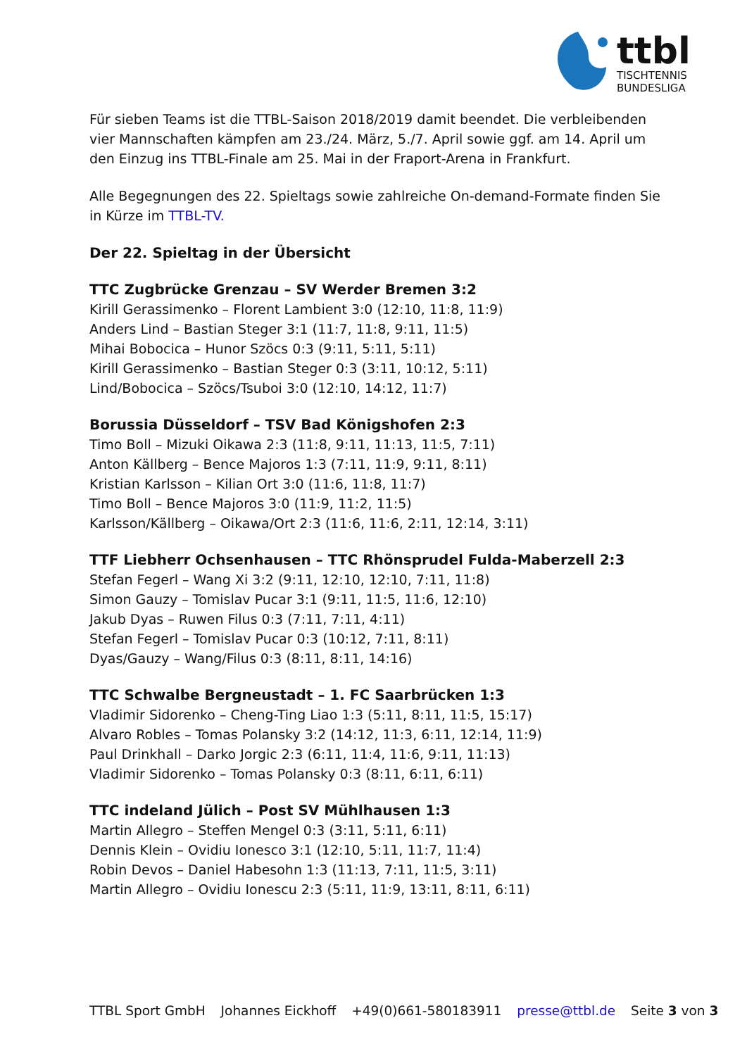ttbl
TISCHTENNIS
BUNDESLIGA
Für sieben Teams ist die TTBL-Saison 2018/2019 damit beendet. Die verbleibenden vier Mannschaften kämpfen am 23./24. März, 5./7. April sowie ggf. am 14. April um den Einzug ins TTBL-Finale am 25. Mai in der Fraport-Arena in Frankfurt.
Alle Begegnungen des 22. Spieltags sowie zahlreiche On-demand-Formate finden Sie in Kürze im TTBL-TV.
Der 22. Spieltag in der Übersicht
TTC Zugbrücke Grenzau – SV Werder Bremen 3:2
Kirill Gerassimenko – Florent Lambient 3:0 (12:10, 11:8, 11:9)
Anders Lind – Bastian Steger 3:1 (11:7, 11:8, 9:11, 11:5)
Mihai Bobocica – Hunor Szöcs 0:3 (9:11, 5:11, 5:11)
Kirill Gerassimenko – Bastian Steger 0:3 (3:11, 10:12, 5:11)
Lind/Bobocica – Szöcs/Tsuboi 3:0 (12:10, 14:12, 11:7)
Borussia Düsseldorf – TSV Bad Königshofen 2:3
Timo Boll – Mizuki Oikawa 2:3 (11:8, 9:11, 11:13, 11:5, 7:11)
Anton Källberg – Bence Majoros 1:3 (7:11, 11:9, 9:11, 8:11)
Kristian Karlsson – Kilian Ort 3:0 (11:6, 11:8, 11:7)
Timo Boll – Bence Majoros 3:0 (11:9, 11:2, 11:5)
Karlsson/Källberg – Oikawa/Ort 2:3 (11:6, 11:6, 2:11, 12:14, 3:11)
TTF Liebherr Ochsenhausen – TTC Rhönsprudel Fulda-Maberzell 2:3
Stefan Fegerl – Wang Xi 3:2 (9:11, 12:10, 12:10, 7:11, 11:8)
Simon Gauzy – Tomislav Pucar 3:1 (9:11, 11:5, 11:6, 12:10)
Jakub Dyas – Ruwen Filus 0:3 (7:11, 7:11, 4:11)
Stefan Fegerl – Tomislav Pucar 0:3 (10:12, 7:11, 8:11)
Dyas/Gauzy – Wang/Filus 0:3 (8:11, 8:11, 14:16)
TTC Schwalbe Bergneustadt – 1. FC Saarbrücken 1:3
Vladimir Sidorenko – Cheng-Ting Liao 1:3 (5:11, 8:11, 11:5, 15:17)
Alvaro Robles – Tomas Polansky 3:2 (14:12, 11:3, 6:11, 12:14, 11:9)
Paul Drinkhall – Darko Jorgic 2:3 (6:11, 11:4, 11:6, 9:11, 11:13)
Vladimir Sidorenko – Tomas Polansky 0:3 (8:11, 6:11, 6:11)
TTC indeland Jülich – Post SV Mühlhausen 1:3
Martin Allegro – Steffen Mengel 0:3 (3:11, 5:11, 6:11)
Dennis Klein – Ovidiu Ionesco 3:1 (12:10, 5:11, 11:7, 11:4)
Robin Devos – Daniel Habesohn 1:3 (11:13, 7:11, 11:5, 3:11)
Martin Allegro – Ovidiu Ionescu 2:3 (5:11, 11:9, 13:11, 8:11, 6:11)
TTBL Sport GmbH Johannes Eickhoff +49(0)661-580183911 presse@ttbl.de Seite 3 von 3